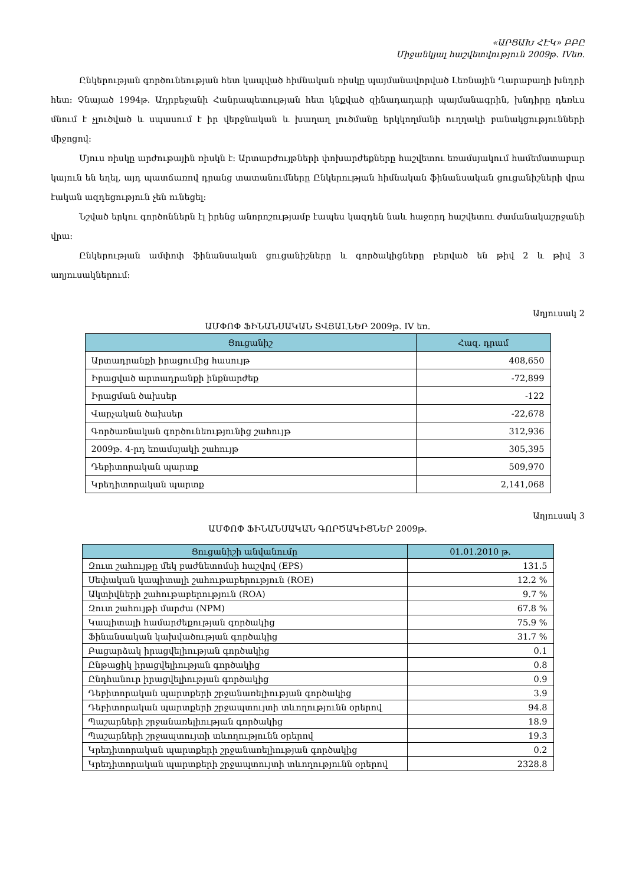«ԱՐՑԱԽ ՀԷԿ» ԲԲԸ
Միջանկյալ հաշվետվություն 2009թ. IVեռ.
Ընկերության գործունեության հետ կապված հիմնական ռիսկը պայմանավորված Լեռնային Ղարաբաղի խնդրի հետ: Չնայած 1994թ. Ադրբեջանի Հանրապետության հետ կնքված զինադադարի պայմանագրին, խնդիրը դեռևս մնում է չլուծված և սպասում է իր վերջնական և խաղաղ լուծմանը երկկողմանի ուղղակի բանակցությունների միջոցով:
Մյուս ռիսկը արժութային ռիսկն է: Արտարժույթների փոխարժեքները հաշվետու եռամսյակում համեմատաբար կայուն են եղել, այդ պատճառով դրանց տատանումները Ընկերության հիմնական ֆինանսական ցուցանիշների վրա էական ազդեցություն չեն ունեցել:
Նշված երկու գործոններն էլ իրենց անորոշությամբ էապես կազդեն նաև հաջորդ հաշվետու ժամանակաշրջանի վրա:
Ընկերության ամփոփ ֆինանսական ցուցանիշները և գործակիցները բերված են թիվ 2 և թիվ 3 աղյուսակներում:
Աղյուսակ 2
ԱՄՓՈՓ ՖԻՆԱՆՍԱԿԱՆ ՏՎՅԱԼՆԵՐ 2009թ. IV եռ.
| Ցուցանիշ | Հազ. դրամ |
| --- | --- |
| Արտադրանքի իրացումից հասույթ | 408,650 |
| Իրացված արտադրանքի ինքնարժեք | -72,899 |
| Իրացման ծախսեր | -122 |
| Վարչական ծախսեր | -22,678 |
| Գործառնական գործունեությունից շահույթ | 312,936 |
| 2009թ. 4-րդ եռամսյակի շահույթ | 305,395 |
| Դեբիտորական պարտք | 509,970 |
| Կրեդիտորական պարտք | 2,141,068 |
Աղյուսակ 3
ԱՄՓՈՓ ՖԻՆԱՆՍԱԿԱՆ ԳՈՐԾԱԿԻՑՆԵՐ 2009թ.
| Ցուցանիշի անվանումը | 01.01.2010 թ. |
| --- | --- |
| Զուտ շահույթը մեկ բաժնետոմսի հաշվով (EPS) | 131.5 |
| Սեփական կապիտալի շահութաբերություն (ROE) | 12.2 % |
| Ակտիվների շահութաբերություն (ROA) | 9.7 % |
| Զուտ շահույթի մարժա (NPM) | 67.8 % |
| Կապիտալի համարժեքության գործակից | 75.9 % |
| Ֆինանսական կախվածության գործակից | 31.7 % |
| Բացարձակ իրացվելիության գործակից | 0.1 |
| Ընթացիկ իրացվելիության գործակից | 0.8 |
| Ընդհանուր իրացվելիության գործակից | 0.9 |
| Դեբիտորական պարտքերի շրջանառելիության գործակից | 3.9 |
| Դեբիտորական պարտքերի շրջապտույտի տևողությունն օրերով | 94.8 |
| Պաշարների շրջանառելիության գործակից | 18.9 |
| Պաշարների շրջապտույտի տևողությունն օրերով | 19.3 |
| Կրեդիտորական պարտքերի շրջանառելիության գործակից | 0.2 |
| Կրեդիտորական պարտքերի շրջապտույտի տևողությունն օրերով | 2328.8 |